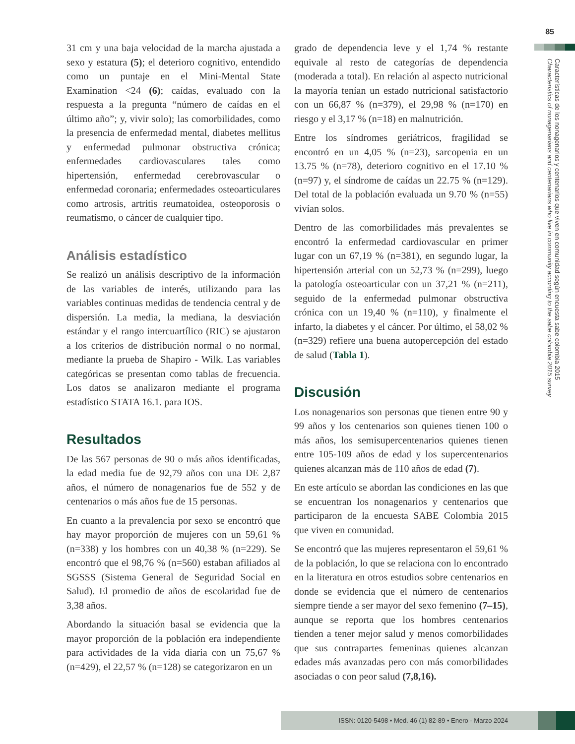85
Características de los nonagenarios y centenarios que viven en comunidad según encuesta sabe colombia 2015
Characteristics of nonagenarians and centenarians who live in community according to the sabe colombia 2015 survey
31 cm y una baja velocidad de la marcha ajustada a sexo y estatura (5); el deterioro cognitivo, entendido como un puntaje en el Mini-Mental State Examination <24 (6); caídas, evaluado con la respuesta a la pregunta “número de caídas en el último año”; y, vivir solo); las comorbilidades, como la presencia de enfermedad mental, diabetes mellitus y enfermedad pulmonar obstructiva crónica; enfermedades cardiovasculares tales como hipertensión, enfermedad cerebrovascular o enfermedad coronaria; enfermedades osteoarticulares como artrosis, artritis reumatoidea, osteoporosis o reumatismo, o cáncer de cualquier tipo.
Análisis estadístico
Se realizó un análisis descriptivo de la información de las variables de interés, utilizando para las variables continuas medidas de tendencia central y de dispersión. La media, la mediana, la desviación estándar y el rango intercuartílico (RIC) se ajustaron a los criterios de distribución normal o no normal, mediante la prueba de Shapiro - Wilk. Las variables categóricas se presentan como tablas de frecuencia. Los datos se analizaron mediante el programa estadístico STATA 16.1. para IOS.
Resultados
De las 567 personas de 90 o más años identificadas, la edad media fue de 92,79 años con una DE 2,87 años, el número de nonagenarios fue de 552 y de centenarios o más años fue de 15 personas.
En cuanto a la prevalencia por sexo se encontró que hay mayor proporción de mujeres con un 59,61 % (n=338) y los hombres con un 40,38 % (n=229). Se encontró que el 98,76 % (n=560) estaban afiliados al SGSSS (Sistema General de Seguridad Social en Salud). El promedio de años de escolaridad fue de 3,38 años.
Abordando la situación basal se evidencia que la mayor proporción de la población era independiente para actividades de la vida diaria con un 75,67 % (n=429), el 22,57 % (n=128) se categorizaron en un
grado de dependencia leve y el 1,74 % restante equivale al resto de categorías de dependencia (moderada a total). En relación al aspecto nutricional la mayoría tenían un estado nutricional satisfactorio con un 66,87 % (n=379), el 29,98 % (n=170) en riesgo y el 3,17 % (n=18) en malnutrición.
Entre los síndromes geriátricos, fragilidad se encontró en un 4,05 % (n=23), sarcopenia en un 13.75 % (n=78), deterioro cognitivo en el 17.10 % (n=97) y, el síndrome de caídas un 22.75 % (n=129). Del total de la población evaluada un 9.70 % (n=55) vivían solos.
Dentro de las comorbilidades más prevalentes se encontró la enfermedad cardiovascular en primer lugar con un 67,19 % (n=381), en segundo lugar, la hipertensión arterial con un 52,73 % (n=299), luego la patología osteoarticular con un 37,21 % (n=211), seguido de la enfermedad pulmonar obstructiva crónica con un 19,40 % (n=110), y finalmente el infarto, la diabetes y el cáncer. Por último, el 58,02 % (n=329) refiere una buena autopercepción del estado de salud (Tabla 1).
Discusión
Los nonagenarios son personas que tienen entre 90 y 99 años y los centenarios son quienes tienen 100 o más años, los semisupercentenarios quienes tienen entre 105-109 años de edad y los supercentenarios quienes alcanzan más de 110 años de edad (7).
En este artículo se abordan las condiciones en las que se encuentran los nonagenarios y centenarios que participaron de la encuesta SABE Colombia 2015 que viven en comunidad.
Se encontró que las mujeres representaron el 59,61 % de la población, lo que se relaciona con lo encontrado en la literatura en otros estudios sobre centenarios en donde se evidencia que el número de centenarios siempre tiende a ser mayor del sexo femenino (7–15), aunque se reporta que los hombres centenarios tienden a tener mejor salud y menos comorbilidades que sus contrapartes femeninas quienes alcanzan edades más avanzadas pero con más comorbilidades asociadas o con peor salud (7,8,16).
ISSN: 0120-5498 • Med. 46 (1) 82-89 • Enero - Marzo 2024